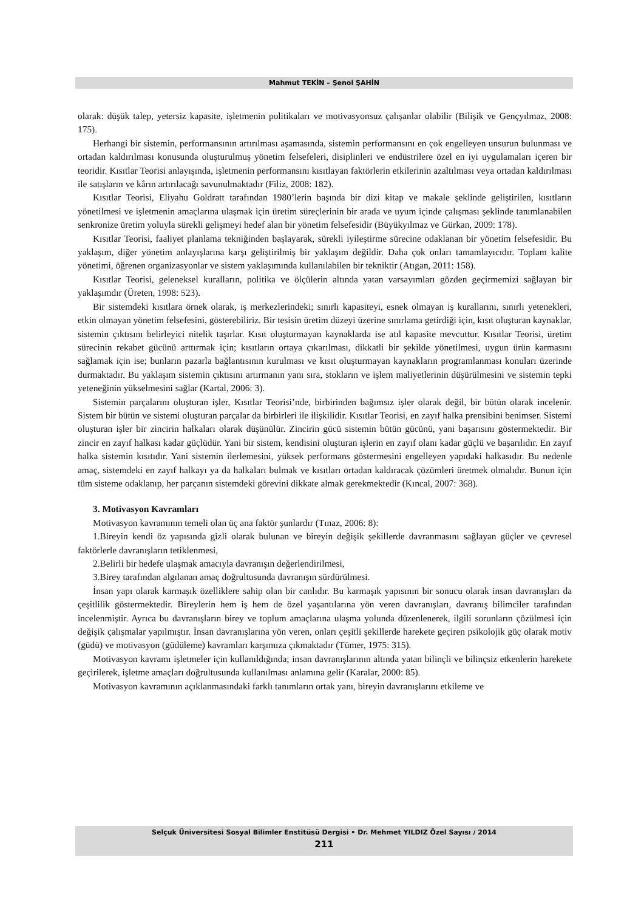Mahmut TEKİN – Şenol ŞAHİN
olarak: düşük talep, yetersiz kapasite, işletmenin politikaları ve motivasyonsuz çalışanlar olabilir (Bilişik ve Gençyılmaz, 2008: 175).
Herhangi bir sistemin, performansının artırılması aşamasında, sistemin performansını en çok engelleyen unsurun bulunması ve ortadan kaldırılması konusunda oluşturulmuş yönetim felsefeleri, disiplinleri ve endüstrilere özel en iyi uygulamaları içeren bir teoridir. Kısıtlar Teorisi anlayışında, işletmenin performansını kısıtlayan faktörlerin etkilerinin azaltılması veya ortadan kaldırılması ile satışların ve kârın artırılacağı savunulmaktadır (Filiz, 2008: 182).
Kısıtlar Teorisi, Eliyahu Goldratt tarafından 1980’lerin başında bir dizi kitap ve makale şeklinde geliştirilen, kısıtların yönetilmesi ve işletmenin amaçlarına ulaşmak için üretim süreçlerinin bir arada ve uyum içinde çalışması şeklinde tanımlanabilen senkronize üretim yoluyla sürekli gelişmeyi hedef alan bir yönetim felsefesidir (Büyükyılmaz ve Gürkan, 2009: 178).
Kısıtlar Teorisi, faaliyet planlama tekniğinden başlayarak, sürekli iyileştirme sürecine odaklanan bir yönetim felsefesidir. Bu yaklaşım, diğer yönetim anlayışlarına karşı geliştirilmiş bir yaklaşım değildir. Daha çok onları tamamlayıcıdır. Toplam kalite yönetimi, öğrenen organizasyonlar ve sistem yaklaşımında kullanılabilen bir tekniktir (Atıgan, 2011: 158).
Kısıtlar Teorisi, geleneksel kuralların, politika ve ölçülerin altında yatan varsayımları gözden geçirmemizi sağlayan bir yaklaşımdır (Üreten, 1998: 523).
Bir sistemdeki kısıtlara örnek olarak, iş merkezlerindeki; sınırlı kapasiteyi, esnek olmayan iş kurallarını, sınırlı yetenekleri, etkin olmayan yönetim felsefesini, gösterebiliriz. Bir tesisin üretim düzeyi üzerine sınırlama getirdiği için, kısıt oluşturan kaynaklar, sistemin çıktısını belirleyici nitelik taşırlar. Kısıt oluşturmayan kaynaklarda ise atıl kapasite mevcuttur. Kısıtlar Teorisi, üretim sürecinin rekabet gücünü arttırmak için; kısıtların ortaya çıkarılması, dikkatli bir şekilde yönetilmesi, uygun ürün karmasını sağlamak için ise; bunların pazarla bağlantısının kurulması ve kısıt oluşturmayan kaynakların programlanması konuları üzerinde durmaktadır. Bu yaklaşım sistemin çıktısını artırmanın yanı sıra, stokların ve işlem maliyetlerinin düşürülmesini ve sistemin tepki yeteneğinin yükselmesini sağlar (Kartal, 2006: 3).
Sistemin parçalarını oluşturan işler, Kısıtlar Teorisi’nde, birbirinden bağımsız işler olarak değil, bir bütün olarak incelenir. Sistem bir bütün ve sistemi oluşturan parçalar da birbirleri ile ilişkilidir. Kısıtlar Teorisi, en zayıf halka prensibini benimser. Sistemi oluşturan işler bir zincirin halkaları olarak düşünülür. Zincirin gücü sistemin bütün gücünü, yani başarısını göstermektedir. Bir zincir en zayıf halkası kadar güçlüdür. Yani bir sistem, kendisini oluşturan işlerin en zayıf olanı kadar güçlü ve başarılıdır. En zayıf halka sistemin kısıtıdır. Yani sistemin ilerlemesini, yüksek performans göstermesini engelleyen yapıdaki halkasıdır. Bu nedenle amaç, sistemdeki en zayıf halkayı ya da halkaları bulmak ve kısıtları ortadan kaldıracak çözümleri üretmek olmalıdır. Bunun için tüm sisteme odaklanıp, her parçanın sistemdeki görevini dikkate almak gerekmektedir (Kıncal, 2007: 368).
3. Motivasyon Kavramları
Motivasyon kavramının temeli olan üç ana faktör şunlardır (Tınaz, 2006: 8):
1.Bireyin kendi öz yapısında gizli olarak bulunan ve bireyin değişik şekillerde davranmasını sağlayan güçler ve çevresel faktörlerle davranışların tetiklenmesi,
2.Belirli bir hedefe ulaşmak amacıyla davranışın değerlendirilmesi,
3.Birey tarafından algılanan amaç doğrultusunda davranışın sürdürülmesi.
İnsan yapı olarak karmaşık özelliklere sahip olan bir canlıdır. Bu karmaşık yapısının bir sonucu olarak insan davranışları da çeşitlilik göstermektedir. Bireylerin hem iş hem de özel yaşantılarına yön veren davranışları, davranış bilimciler tarafından incelenmiştir. Ayrıca bu davranışların birey ve toplum amaçlarına ulaşma yolunda düzenlenerek, ilgili sorunların çözülmesi için değişik çalışmalar yapılmıştır. İnsan davranışlarına yön veren, onları çeşitli şekillerde harekete geçiren psikolojik güç olarak motiv (güdü) ve motivasyon (güdüleme) kavramları karşımıza çıkmaktadır (Tümer, 1975: 315).
Motivasyon kavramı işletmeler için kullanıldığında; insan davranışlarının altında yatan bilinçli ve bilinçsiz etkenlerin harekete geçirilerek, işletme amaçları doğrultusunda kullanılması anlamına gelir (Karalar, 2000: 85).
Motivasyon kavramının açıklanmasındaki farklı tanımların ortak yanı, bireyin davranışlarını etkileme ve
Selçuk Üniversitesi Sosyal Bilimler Enstitüsü Dergisi • Dr. Mehmet YILDIZ Özel Sayısı / 2014
211